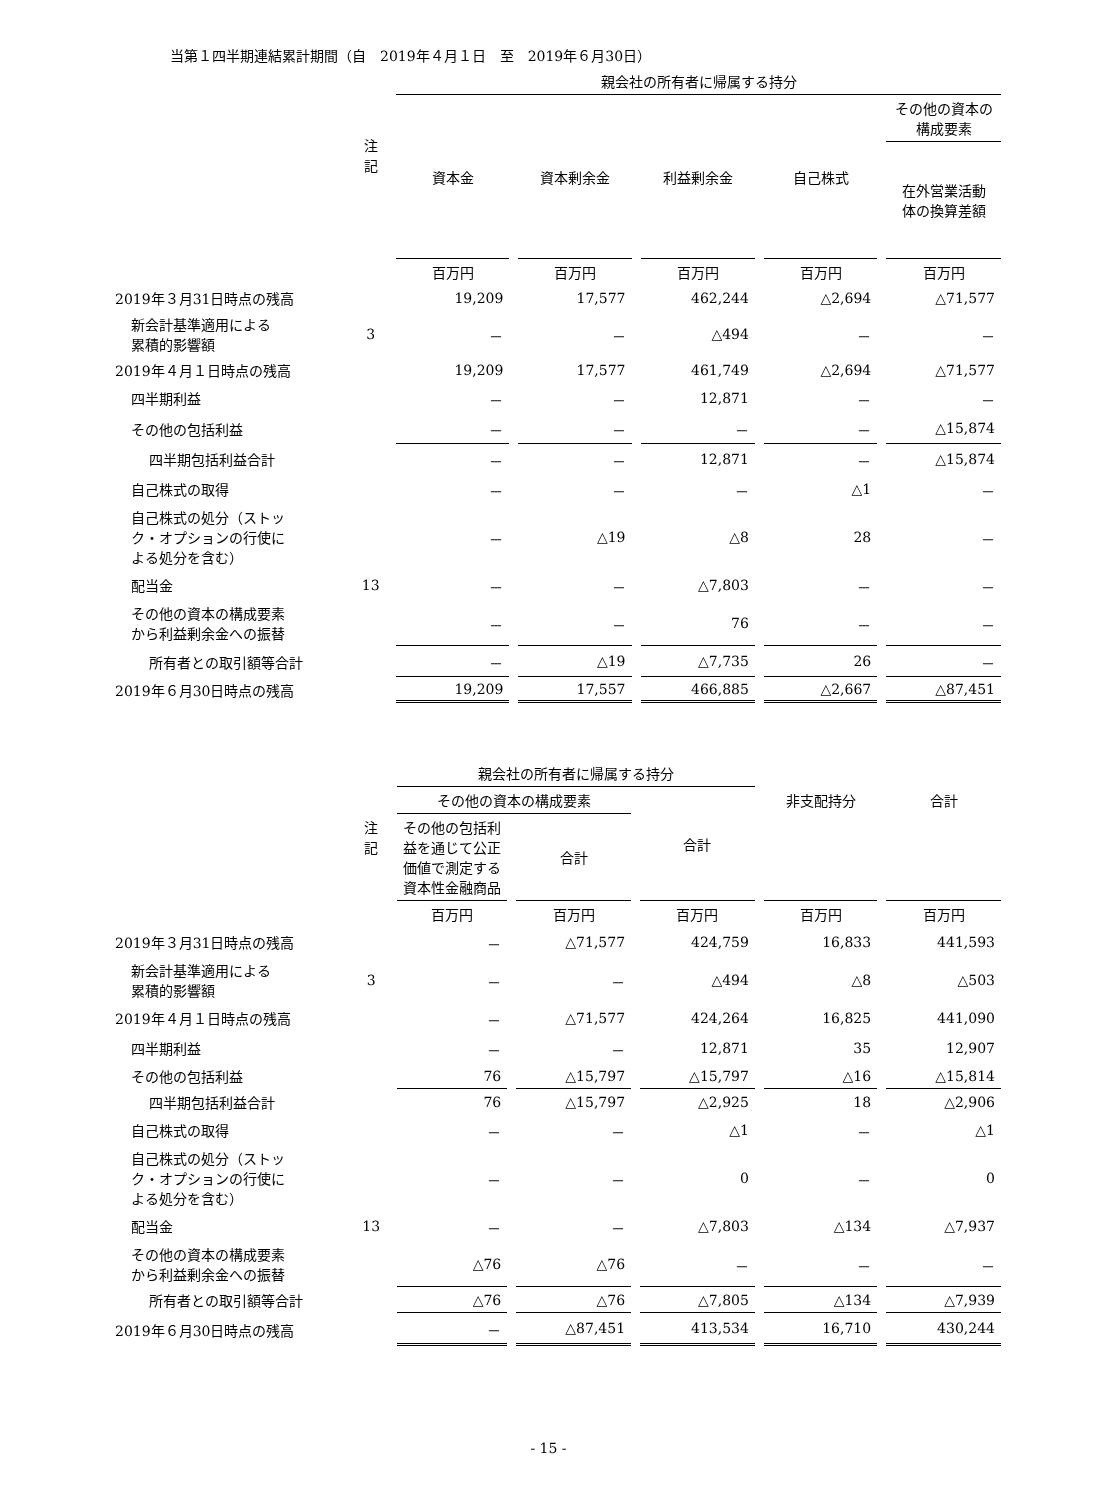当第１四半期連結累計期間（自　2019年４月１日　至　2019年６月30日）
| | | 親会社の所有者に帰属する持分 | | | | |
| --- | --- | --- | --- | --- | --- | --- |
| | 注記 | 資本金 | 資本剰余金 | 利益剰余金 | 自己株式 | その他の資本の 構成要素 |
| | | | | | | 在外営業活動 体の換算差額 |
| | | 百万円 | 百万円 | 百万円 | 百万円 | 百万円 |
| 2019年３月31日時点の残高 | | 19,209 | 17,577 | 462,244 | △2,694 | △71,577 |
| 新会計基準適用による 累積的影響額 | 3 | － | － | △494 | － | － |
| 2019年４月１日時点の残高 | | 19,209 | 17,577 | 461,749 | △2,694 | △71,577 |
| 四半期利益 | | － | － | 12,871 | － | － |
| その他の包括利益 | | － | － | － | － | △15,874 |
| 四半期包括利益合計 | | － | － | 12,871 | － | △15,874 |
| 自己株式の取得 | | － | － | － | △1 | － |
| 自己株式の処分（ストッ ク・オプションの行使に よる処分を含む） | | － | △19 | △8 | 28 | － |
| 配当金 | 13 | － | － | △7,803 | － | － |
| その他の資本の構成要素 から利益剰余金への振替 | | － | － | 76 | － | － |
| 所有者との取引額等合計 | | － | △19 | △7,735 | 26 | － |
| 2019年６月30日時点の残高 | | 19,209 | 17,557 | 466,885 | △2,667 | △87,451 |
| | | 親会社の所有者に帰属する持分 | | | | |
| --- | --- | --- | --- | --- | --- | --- |
| | | その他の資本の構成要素 | | 合計 | 非支配持分 | 合計 |
| | 注記 | その他の包括利 益を通じて公正 価値で測定する 資本性金融商品 | 合計 | | | |
| | | 百万円 | 百万円 | 百万円 | 百万円 | 百万円 |
| 2019年３月31日時点の残高 | | － | △71,577 | 424,759 | 16,833 | 441,593 |
| 新会計基準適用による 累積的影響額 | 3 | － | － | △494 | △8 | △503 |
| 2019年４月１日時点の残高 | | － | △71,577 | 424,264 | 16,825 | 441,090 |
| 四半期利益 | | － | － | 12,871 | 35 | 12,907 |
| その他の包括利益 | | 76 | △15,797 | △15,797 | △16 | △15,814 |
| 四半期包括利益合計 | | 76 | △15,797 | △2,925 | 18 | △2,906 |
| 自己株式の取得 | | － | － | △1 | － | △1 |
| 自己株式の処分（ストッ ク・オプションの行使に よる処分を含む） | | － | － | 0 | － | 0 |
| 配当金 | 13 | － | － | △7,803 | △134 | △7,937 |
| その他の資本の構成要素 から利益剰余金への振替 | | △76 | △76 | － | － | － |
| 所有者との取引額等合計 | | △76 | △76 | △7,805 | △134 | △7,939 |
| 2019年６月30日時点の残高 | | － | △87,451 | 413,534 | 16,710 | 430,244 |
- 15 -